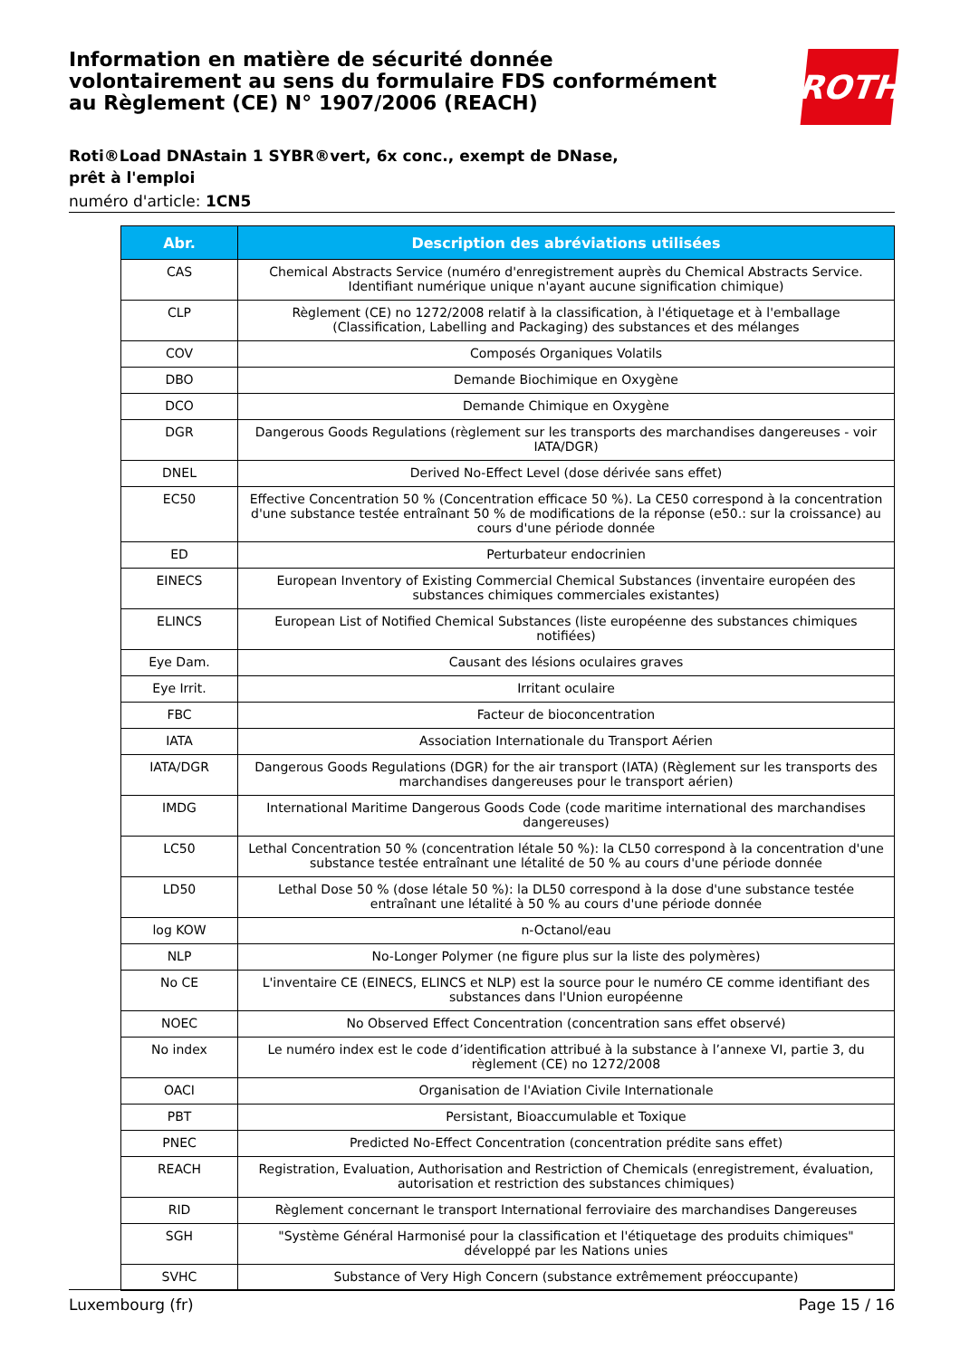Information en matière de sécurité donnée
volontairement au sens du formulaire FDS conformément
au Règlement (CE) N° 1907/2006 (REACH)
ROTH
Roti®Load DNAstain 1 SYBR®vert, 6x conc., exempt de DNase, prêt à l'emploi
numéro d'article: 1CN5
| Abr. | Description des abréviations utilisées |
| --- | --- |
| CAS | Chemical Abstracts Service (numéro d'enregistrement auprès du Chemical Abstracts Service. Identifiant numérique unique n'ayant aucune signification chimique) |
| CLP | Règlement (CE) no 1272/2008 relatif à la classification, à l'étiquetage et à l'emballage (Classification, Labelling and Packaging) des substances et des mélanges |
| COV | Composés Organiques Volatils |
| DBO | Demande Biochimique en Oxygène |
| DCO | Demande Chimique en Oxygène |
| DGR | Dangerous Goods Regulations (règlement sur les transports des marchandises dangereuses - voir IATA/DGR) |
| DNEL | Derived No-Effect Level (dose dérivée sans effet) |
| EC50 | Effective Concentration 50 % (Concentration efficace 50 %). La CE50 correspond à la concentration d'une substance testée entraînant 50 % de modifications de la réponse (e50.: sur la croissance) au cours d'une période donnée |
| ED | Perturbateur endocrinien |
| EINECS | European Inventory of Existing Commercial Chemical Substances (inventaire européen des substances chimiques commerciales existantes) |
| ELINCS | European List of Notified Chemical Substances (liste européenne des substances chimiques notifiées) |
| Eye Dam. | Causant des lésions oculaires graves |
| Eye Irrit. | Irritant oculaire |
| FBC | Facteur de bioconcentration |
| IATA | Association Internationale du Transport Aérien |
| IATA/DGR | Dangerous Goods Regulations (DGR) for the air transport (IATA) (Règlement sur les transports des marchandises dangereuses pour le transport aérien) |
| IMDG | International Maritime Dangerous Goods Code (code maritime international des marchandises dangereuses) |
| LC50 | Lethal Concentration 50 % (concentration létale 50 %): la CL50 correspond à la concentration d'une substance testée entraînant une létalité de 50 % au cours d'une période donnée |
| LD50 | Lethal Dose 50 % (dose létale 50 %): la DL50 correspond à la dose d'une substance testée entraînant une létalité à 50 % au cours d'une période donnée |
| log KOW | n-Octanol/eau |
| NLP | No-Longer Polymer (ne figure plus sur la liste des polymères) |
| No CE | L'inventaire CE (EINECS, ELINCS et NLP) est la source pour le numéro CE comme identifiant des substances dans l'Union européenne |
| NOEC | No Observed Effect Concentration (concentration sans effet observé) |
| No index | Le numéro index est le code d’identification attribué à la substance à l’annexe VI, partie 3, du règlement (CE) no 1272/2008 |
| OACI | Organisation de l'Aviation Civile Internationale |
| PBT | Persistant, Bioaccumulable et Toxique |
| PNEC | Predicted No-Effect Concentration (concentration prédite sans effet) |
| REACH | Registration, Evaluation, Authorisation and Restriction of Chemicals (enregistrement, évaluation, autorisation et restriction des substances chimiques) |
| RID | Règlement concernant le transport International ferroviaire des marchandises Dangereuses |
| SGH | "Système Général Harmonisé pour la classification et l'étiquetage des produits chimiques" développé par les Nations unies |
| SVHC | Substance of Very High Concern (substance extrêmement préoccupante) |
Luxembourg (fr) Page 15 / 16